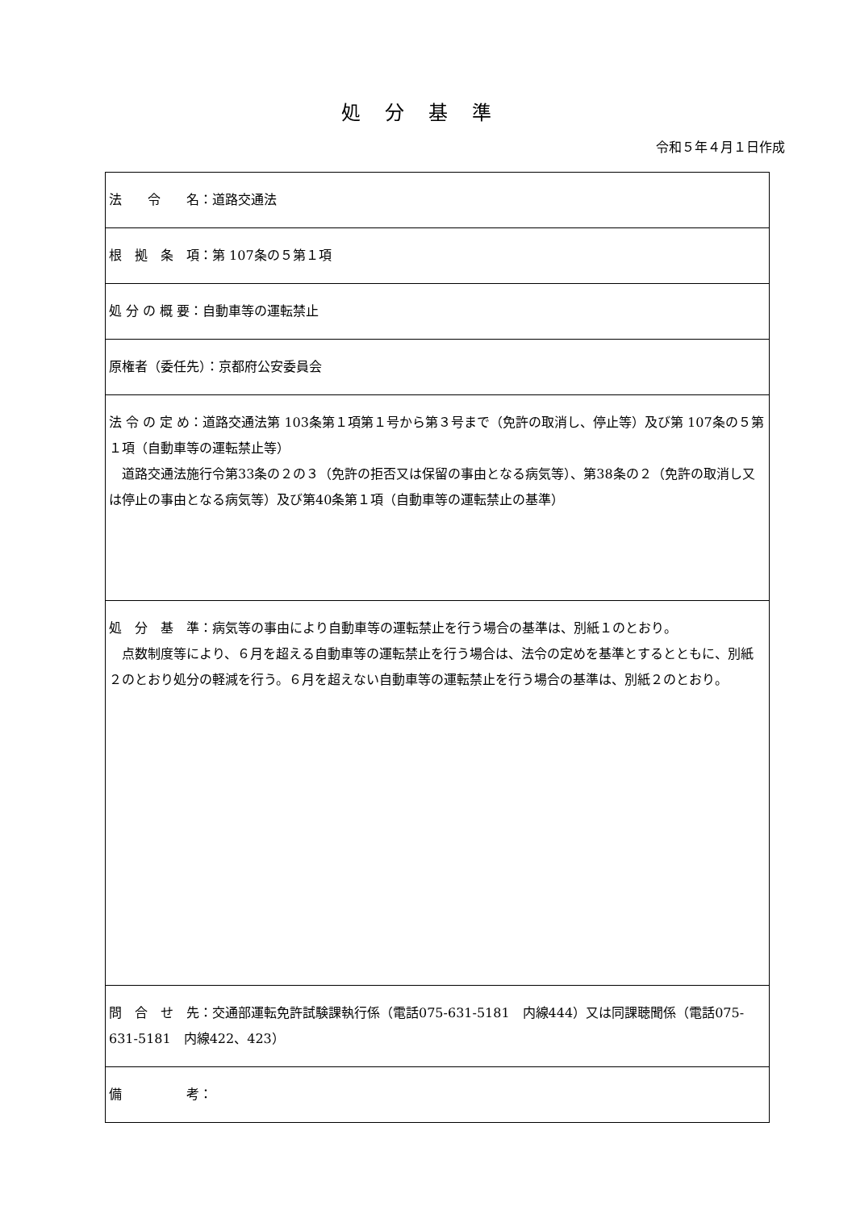処分基準
令和５年４月１日作成
| 法 令 名：道路交通法 |
| 根 拠 条 項：第 107条の５第１項 |
| 処 分 の 概 要：自動車等の運転禁止 |
| 原権者（委任先）：京都府公安委員会 |
| 法 令 の 定 め：道路交通法第 103条第１項第１号から第３号まで（免許の取消し、停止等）及び第 107条の５第１項（自動車等の運転禁止等） 道路交通法施行令第33条の２の３（免許の拒否又は保留の事由となる病気等）、第38条の２（免許の取消し又は停止の事由となる病気等）及び第40条第１項（自動車等の運転禁止の基準） |
| 処 分 基 準：病気等の事由により自動車等の運転禁止を行う場合の基準は、別紙１のとおり。 点数制度等により、６月を超える自動車等の運転禁止を行う場合は、法令の定めを基準とするとともに、別紙２のとおり処分の軽減を行う。６月を超えない自動車等の運転禁止を行う場合の基準は、別紙２のとおり。 |
| 問 合 せ 先：交通部運転免許試験課執行係（電話075-631-5181 内線444）又は同課聴聞係（電話075-631-5181 内線422、423） |
| 備 考： |